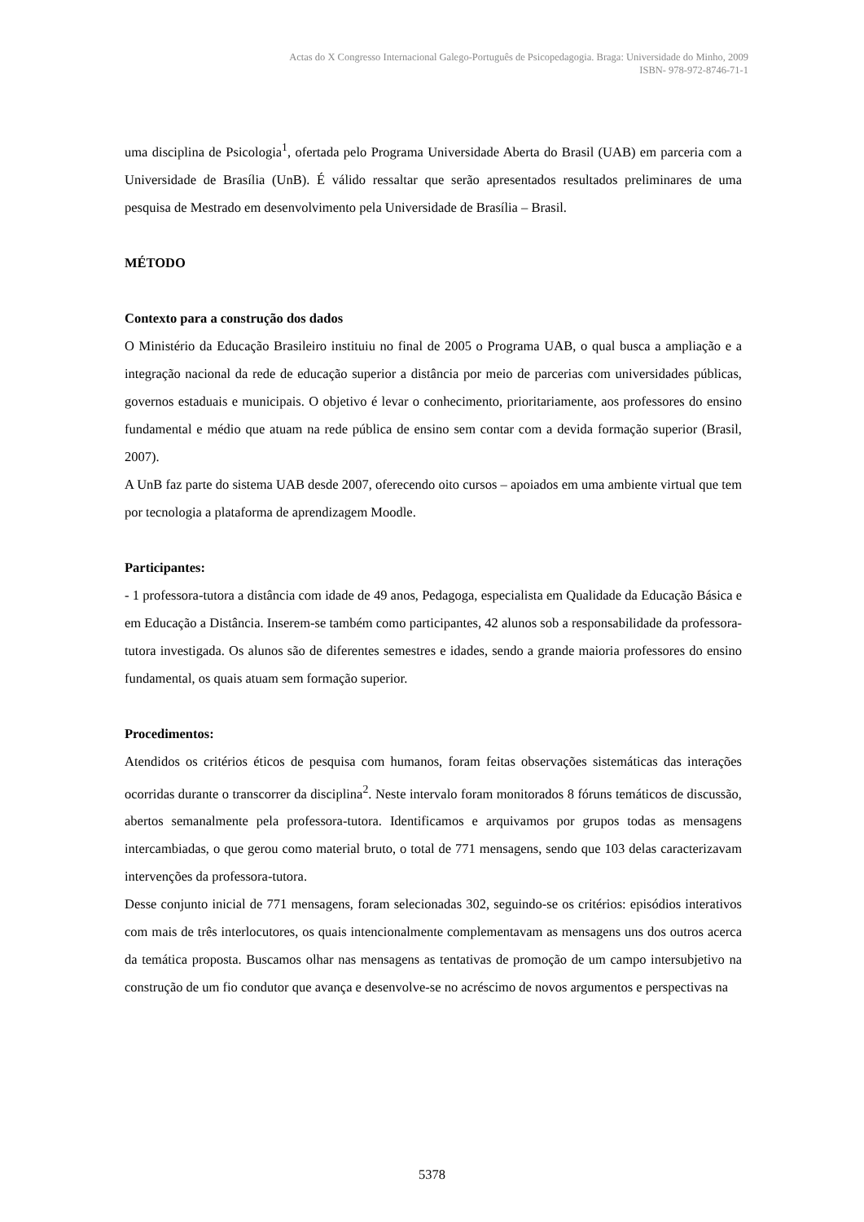Actas do X Congresso Internacional Galego-Português de Psicopedagogia. Braga: Universidade do Minho, 2009
ISBN- 978-972-8746-71-1
uma disciplina de Psicologia<sup>1</sup>, ofertada pelo Programa Universidade Aberta do Brasil (UAB) em parceria com a Universidade de Brasília (UnB). É válido ressaltar que serão apresentados resultados preliminares de uma pesquisa de Mestrado em desenvolvimento pela Universidade de Brasília – Brasil.
MÉTODO
Contexto para a construção dos dados
O Ministério da Educação Brasileiro instituiu no final de 2005 o Programa UAB, o qual busca a ampliação e a integração nacional da rede de educação superior a distância por meio de parcerias com universidades públicas, governos estaduais e municipais. O objetivo é levar o conhecimento, prioritariamente, aos professores do ensino fundamental e médio que atuam na rede pública de ensino sem contar com a devida formação superior (Brasil, 2007).
A UnB faz parte do sistema UAB desde 2007, oferecendo oito cursos – apoiados em uma ambiente virtual que tem por tecnologia a plataforma de aprendizagem Moodle.
Participantes:
- 1 professora-tutora a distância com idade de 49 anos, Pedagoga, especialista em Qualidade da Educação Básica e em Educação a Distância. Inserem-se também como participantes, 42 alunos sob a responsabilidade da professora-tutora investigada. Os alunos são de diferentes semestres e idades, sendo a grande maioria professores do ensino fundamental, os quais atuam sem formação superior.
Procedimentos:
Atendidos os critérios éticos de pesquisa com humanos, foram feitas observações sistemáticas das interações ocorridas durante o transcorrer da disciplina<sup>2</sup>. Neste intervalo foram monitorados 8 fóruns temáticos de discussão, abertos semanalmente pela professora-tutora. Identificamos e arquivamos por grupos todas as mensagens intercambiadas, o que gerou como material bruto, o total de 771 mensagens, sendo que 103 delas caracterizavam intervenções da professora-tutora.
Desse conjunto inicial de 771 mensagens, foram selecionadas 302, seguindo-se os critérios: episódios interativos com mais de três interlocutores, os quais intencionalmente complementavam as mensagens uns dos outros acerca da temática proposta. Buscamos olhar nas mensagens as tentativas de promoção de um campo intersubjetivo na construção de um fio condutor que avança e desenvolve-se no acréscimo de novos argumentos e perspectivas na
5378